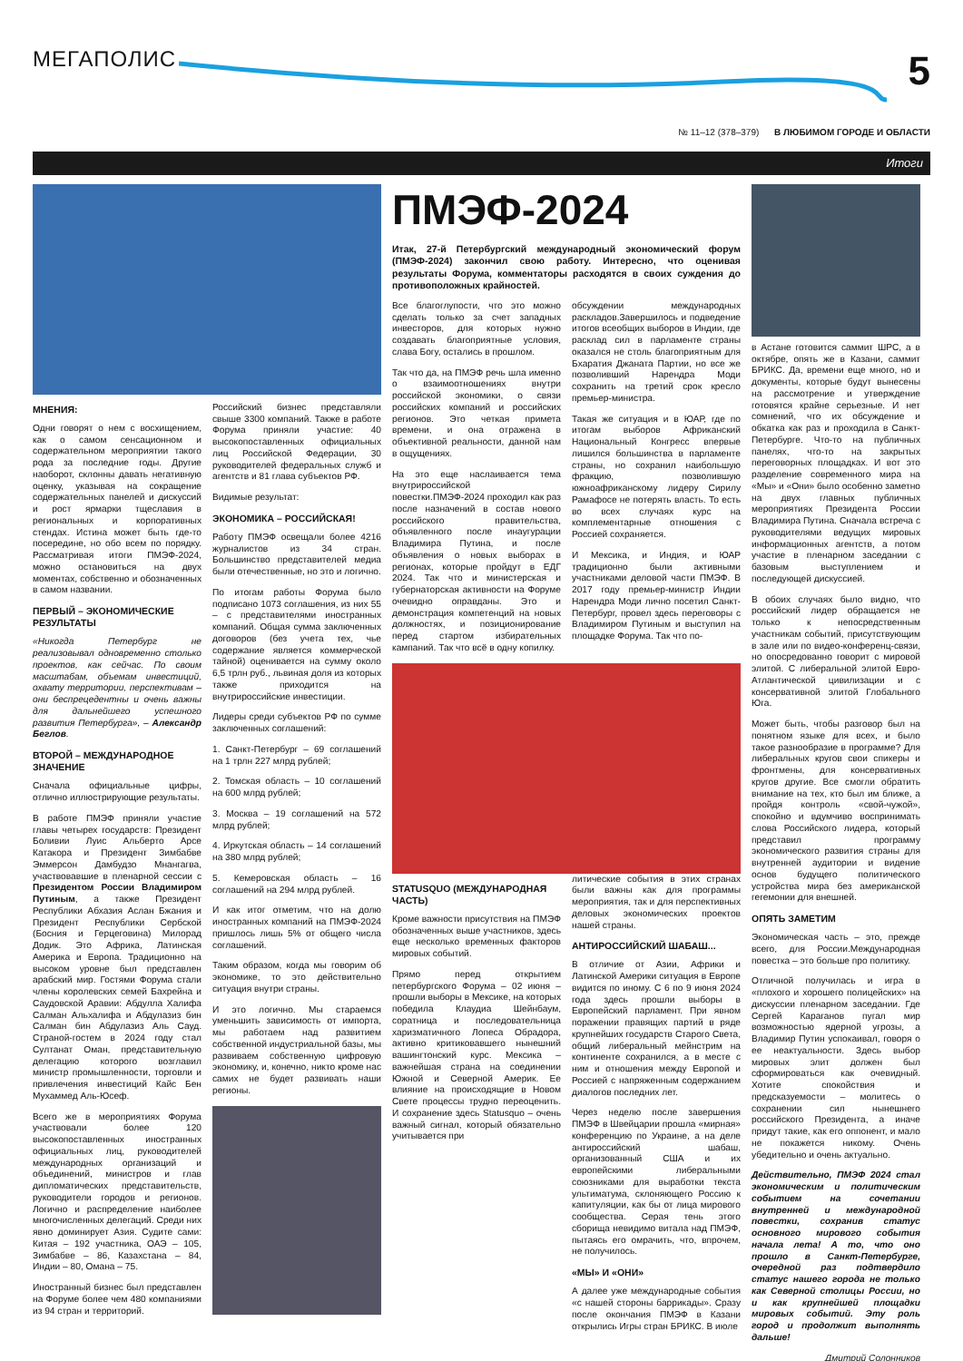МЕГАПОЛИС
5
№ 11–12 (378–379) В ЛЮБИМОМ ГОРОДЕ И ОБЛАСТИ
Итоги
МНЕНИЯ:
Одни говорят о нем с восхищением, как о самом сенсационном и содержательном мероприятии такого рода за последние годы. Другие наоборот, склонны давать негативную оценку, указывая на сокращение содержательных панелей и дискуссий и рост ярмарки тщеславия в региональных и корпоративных стендах. Истина может быть где-то посередине, но обо всем по порядку. Рассматривая итоги ПМЭФ-2024, можно остановиться на двух моментах, собственно и обозначенных в самом названии.
ПЕРВЫЙ – ЭКОНОМИЧЕСКИЕ РЕЗУЛЬТАТЫ
«Никогда Петербург не реализовывал одновременно столько проектов, как сейчас. По своим масштабам, объемам инвестиций, охвату территории, перспективам – они беспрецедентны и очень важны для дальнейшего успешного развития Петербурга», – Александр Беглов.
ВТОРОЙ – МЕЖДУНАРОДНОЕ ЗНАЧЕНИЕ
Сначала официальные цифры, отлично иллюстрирующие результаты.
В работе ПМЭФ приняли участие главы четырех государств: Президент Боливии Луис Альберто Арсе Катакора и Президент Зимбабве Эммерсон Дамбудзо Мнангагва, участвовавшие в пленарной сессии с Президентом России Владимиром Путиным, а также Президент Республики Абхазия Аслан Бжания и Президент Республики Сербской (Босния и Герцеговина) Милорад Додик. Это Африка, Латинская Америка и Европа. Традиционно на высоком уровне был представлен арабский мир. Гостями Форума стали члены королевских семей Бахрейна и Саудовской Аравии: Абдулла Халифа Салман Альхалифа и Абдулазиз бин Салман бин Абдулазиз Аль Сауд. Страной-гостем в 2024 году стал Султанат Оман, представительную делегацию которого возглавил министр промышленности, торговли и привлечения инвестиций Кайс Бен Мухаммед Аль-Юсеф.
Всего же в мероприятиях Форума участвовали более 120 высокопоставленных иностранных официальных лиц, руководителей международных организаций и объединений, министров и глав дипломатических представительств, руководители городов и регионов. Логично и распределение наиболее многочисленных делегаций. Среди них явно доминирует Азия. Судите сами: Китая – 192 участника, ОАЭ – 105, Зимбабве – 86, Казахстана – 84, Индии – 80, Омана – 75.
Иностранный бизнес был представлен на Форуме более чем 480 компаниями из 94 стран и территорий.
Российский бизнес представляли свыше 3300 компаний. Также в работе Форума приняли участие: 40 высокопоставленных официальных лиц Российской Федерации, 30 руководителей федеральных служб и агентств и 81 глава субъектов РФ.
Видимые результат:
ЭКОНОМИКА – РОССИЙСКАЯ!
Работу ПМЭФ освещали более 4216 журналистов из 34 стран. Большинство представителей медиа были отечественные, но это и логично.
По итогам работы Форума было подписано 1073 соглашения, из них 55 – с представителями иностранных компаний. Общая сумма заключенных договоров (без учета тех, чье содержание является коммерческой тайной) оценивается на сумму около 6,5 трлн руб., львиная доля из которых также приходится на внутрироссийские инвестиции.
Лидеры среди субъектов РФ по сумме заключенных соглашений:
1. Санкт-Петербург – 69 соглашений на 1 трлн 227 млрд рублей;
2. Томская область – 10 соглашений на 600 млрд рублей;
3. Москва – 19 соглашений на 572 млрд рублей;
4. Иркутская область – 14 соглашений на 380 млрд рублей;
5. Кемеровская область – 16 соглашений на 294 млрд рублей.
И как итог отметим, что на долю иностранных компаний на ПМЭФ-2024 пришлось лишь 5% от общего числа соглашений.
Таким образом, когда мы говорим об экономике, то это действительно ситуация внутри страны.
И это логично. Мы стараемся уменьшить зависимость от импорта, мы работаем над развитием собственной индустриальной базы, мы развиваем собственную цифровую экономику, и, конечно, никто кроме нас самих не будет развивать наши регионы.
ПМЭФ-2024
Итак, 27-й Петербургский международный экономический форум (ПМЭФ-2024) закончил свою работу. Интересно, что оценивая результаты Форума, комментаторы расходятся в своих суждения до противоположных крайностей.
Все благоглупости, что это можно сделать только за счет западных инвесторов, для которых нужно создавать благоприятные условия, слава Богу, остались в прошлом.
Так что да, на ПМЭФ речь шла именно о взаимоотношениях внутри российской экономики, о связи российских компаний и российских регионов. Это четкая примета времени, и она отражена в объективной реальности, данной нам в ощущениях.
На это еще наслаивается тема внутрироссийской повестки.ПМЭФ-2024 проходил как раз после назначений в состав нового российского правительства, объявленного после инаугурации Владимира Путина, и после объявления о новых выборах в регионах, которые пройдут в ЕДГ 2024. Так что и министерская и губернаторская активности на Форуме очевидно оправданы. Это и демонстрация компетенций на новых должностях, и позиционирование перед стартом избирательных кампаний. Так что всё в одну копилку.
обсуждении международных раскладов.Завершилось и подведение итогов всеобщих выборов в Индии, где расклад сил в парламенте страны оказался не столь благоприятным для Бхаратия Джаната Партии, но все же позволивший Нарендра Моди сохранить на третий срок кресло премьер-министра.
Такая же ситуация и в ЮАР, где по итогам выборов Африканский Национальный Конгресс впервые лишился большинства в парламенте страны, но сохранил наибольшую фракцию, позволившую южноафриканскому лидеру Сирилу Рамафосе не потерять власть. То есть во всех случаях курс на комплементарные отношения с Россией сохраняется.
И Мексика, и Индия, и ЮАР традиционно были активными участниками деловой части ПМЭФ. В 2017 году премьер-министр Индии Нарендра Моди лично посетил Санкт-Петербург, провел здесь переговоры с Владимиром Путиным и выступил на площадке Форума. Так что по-
STATUSQUO (МЕЖДУНАРОДНАЯ ЧАСТЬ)
Кроме важности присутствия на ПМЭФ обозначенных выше участников, здесь еще несколько временных факторов мировых событий.
Прямо перед открытием петербургского Форума – 02 июня – прошли выборы в Мексике, на которых победила Клаудиа Шейнбаум, соратница и последовательница харизматичного Лопеса Обрадора, активно критиковавшего нынешний вашингтонский курс. Мексика – важнейшая страна на соединении Южной и Северной Америк. Ее влияние на происходящие в Новом Свете процессы трудно переоценить. И сохранение здесь Statusquo – очень важный сигнал, который обязательно учитывается при
литические события в этих странах были важны как для программы мероприятия, так и для перспективных деловых экономических проектов нашей страны.
АНТИРОССИЙСКИЙ ШАБАШ...
В отличие от Азии, Африки и Латинской Америки ситуация в Европе видится по иному. С 6 по 9 июня 2024 года здесь прошли выборы в Европейский парламент. При явном поражении правящих партий в ряде крупнейших государств Старого Света, общий либеральный мейнстрим на континенте сохранился, а в месте с ним и отношения между Европой и Россией с напряженным содержанием диалогов последних лет.
Через неделю после завершения ПМЭФ в Швейцарии прошла «мирная» конференцию по Украине, а на деле антироссийский шабаш, организованный США и их европейскими либеральными союзниками для выработки текста ультиматума, склоняющего Россию к капитуляции, как бы от лица мирового сообщества. Серая тень этого сборища невидимо витала над ПМЭФ, пытаясь его омрачить, что, впрочем, не получилось.
«МЫ» И «ОНИ»
А далее уже международные события «с нашей стороны баррикады». Сразу после окончания ПМЭФ в Казани открылись Игры стран БРИКС. В июле
в Астане готовится саммит ШРС, а в октябре, опять же в Казани, саммит БРИКС. Да, времени еще много, но и документы, которые будут вынесены на рассмотрение и утверждение готовятся крайне серьезные. И нет сомнений, что их обсуждение и обкатка как раз и проходила в Санкт-Петербурге. Что-то на публичных панелях, что-то на закрытых переговорных площадках. И вот это разделение современного мира на «Мы» и «Они» было особенно заметно на двух главных публичных мероприятиях Президента России Владимира Путина. Сначала встреча с руководителями ведущих мировых информационных агентств, а потом участие в пленарном заседании с базовым выступлением и последующей дискуссией.
В обоих случаях было видно, что российский лидер обращается не только к непосредственным участникам событий, присутствующим в зале или по видео-конференц-связи, но опосредованно говорит с мировой элитой. С либеральной элитой Евро-Атлантической цивилизации и с консервативной элитой Глобального Юга.
Может быть, чтобы разговор был на понятном языке для всех, и было такое разнообразие в программе? Для либеральных кругов свои спикеры и фронтмены, для консервативных кругов другие. Все смогли обратить внимание на тех, кто был им ближе, а пройдя контроль «свой-чужой», спокойно и вдумчиво воспринимать слова Российского лидера, который представил программу экономического развития страны для внутренней аудитории и видение основ будущего политического устройства мира без американской гегемонии для внешней.
ОПЯТЬ ЗАМЕТИМ
Экономическая часть – это, прежде всего, для России.Международная повестка – это больше про политику.
Отличной получилась и игра в «плохого и хорошего полицейских» на дискуссии пленарном заседании. Где Сергей Караганов пугал мир возможностью ядерной угрозы, а Владимир Путин успокаивал, говоря о ее неактуальности. Здесь выбор мировых элит должен был сформироваться как очевидный. Хотите спокойствия и предсказуемости – молитесь о сохранении сил нынешнего российского Президента, а иначе придут такие, как его оппонент, и мало не покажется никому. Очень убедительно и очень актуально.
Действительно, ПМЭФ 2024 стал экономическим и политическим событием на сочетании внутренней и международной повестки, сохранив статус основного мирового события начала лета! А то, что оно прошло в Санкт-Петербурге, очередной раз подтвердило статус нашего города не только как Северной столицы России, но и как крупнейшей площадки мировых событий. Эту роль город и продолжит выполнять дальше!
Дмитрий Солонников